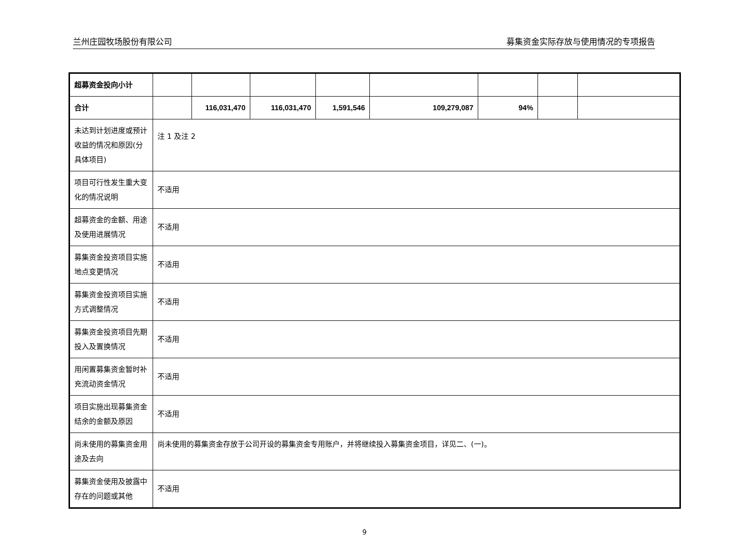兰州庄园牧场股份有限公司 募集资金实际存放与使用情况的专项报告
| 超募资金投向小计 | | | | | | | | |
| 合计 | | 116,031,470 | 116,031,470 | 1,591,546 | 109,279,087 | 94% | | |
| 未达到计划进度或预计收益的情况和原因(分具体项目) | 注 1 及注 2 | | | | | | | |
| 项目可行性发生重大变化的情况说明 | 不适用 | | | | | | | |
| 超募资金的金额、用途及使用进展情况 | 不适用 | | | | | | | |
| 募集资金投资项目实施地点变更情况 | 不适用 | | | | | | | |
| 募集资金投资项目实施方式调整情况 | 不适用 | | | | | | | |
| 募集资金投资项目先期投入及置换情况 | 不适用 | | | | | | | |
| 用闲置募集资金暂时补充流动资金情况 | 不适用 | | | | | | | |
| 项目实施出现募集资金结余的金额及原因 | 不适用 | | | | | | | |
| 尚未使用的募集资金用途及去向 | 尚未使用的募集资金存放于公司开设的募集资金专用账户，并将继续投入募集资金项目，详见二、(一)。 | | | | | | | |
| 募集资金使用及披露中存在的问题或其他 | 不适用 | | | | | | | |
9